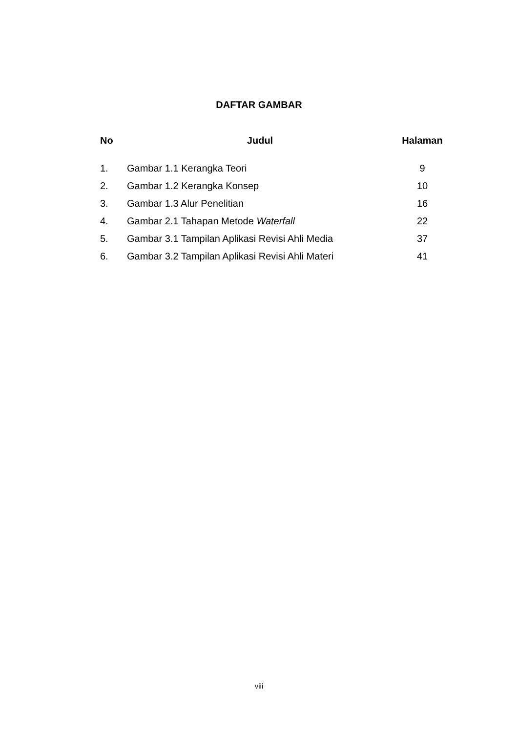DAFTAR GAMBAR
| No | Judul | Halaman |
| --- | --- | --- |
| 1. | Gambar 1.1 Kerangka Teori | 9 |
| 2. | Gambar 1.2 Kerangka Konsep | 10 |
| 3. | Gambar 1.3 Alur Penelitian | 16 |
| 4. | Gambar 2.1 Tahapan Metode Waterfall | 22 |
| 5. | Gambar 3.1 Tampilan Aplikasi Revisi Ahli Media | 37 |
| 6. | Gambar 3.2 Tampilan Aplikasi Revisi Ahli Materi | 41 |
viii